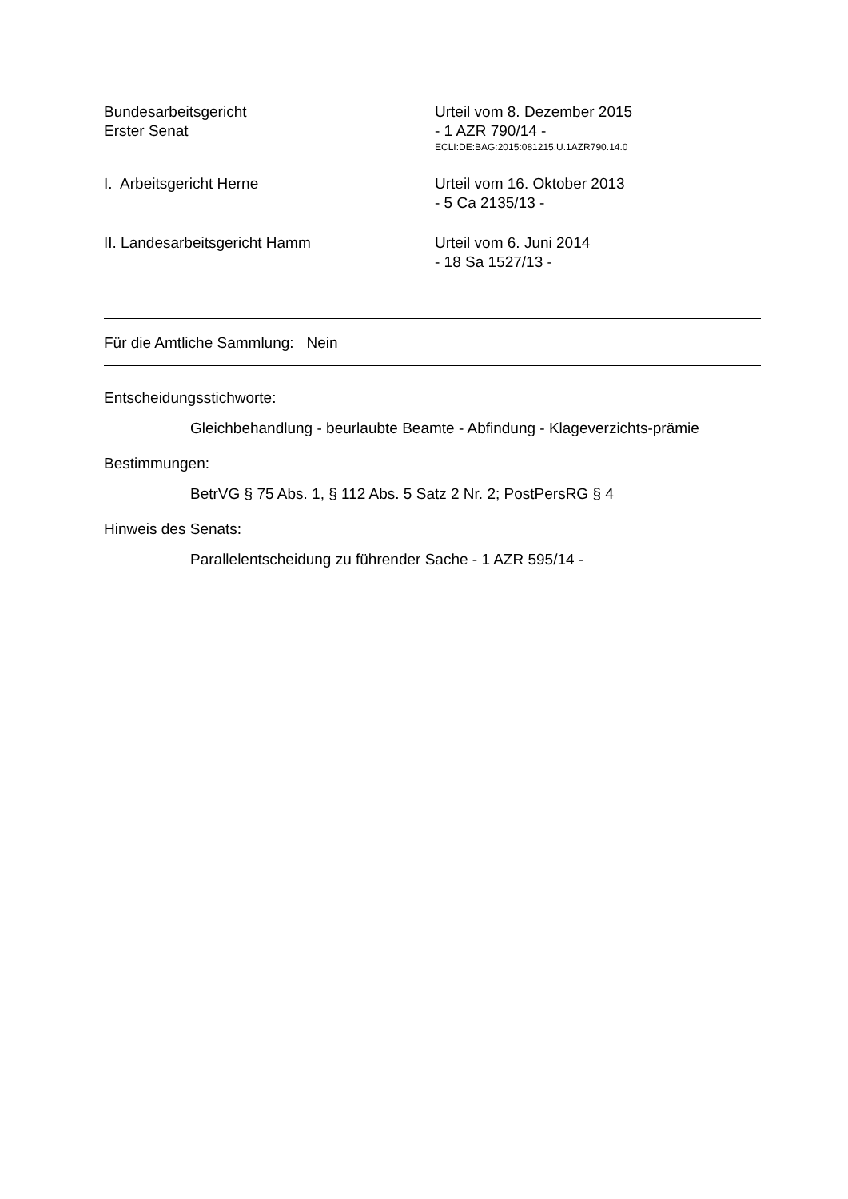Bundesarbeitsgericht
Erster Senat
Urteil vom 8. Dezember 2015
- 1 AZR 790/14 -
ECLI:DE:BAG:2015:081215.U.1AZR790.14.0
I. Arbeitsgericht Herne Urteil vom 16. Oktober 2013
- 5 Ca 2135/13 -
II. Landesarbeitsgericht Hamm Urteil vom 6. Juni 2014
- 18 Sa 1527/13 -
Für die Amtliche Sammlung: Nein
Entscheidungsstichworte:
Gleichbehandlung - beurlaubte Beamte - Abfindung - Klageverzichts-prämie
Bestimmungen:
BetrVG § 75 Abs. 1, § 112 Abs. 5 Satz 2 Nr. 2; PostPersRG § 4
Hinweis des Senats:
Parallelentscheidung zu führender Sache - 1 AZR 595/14 -